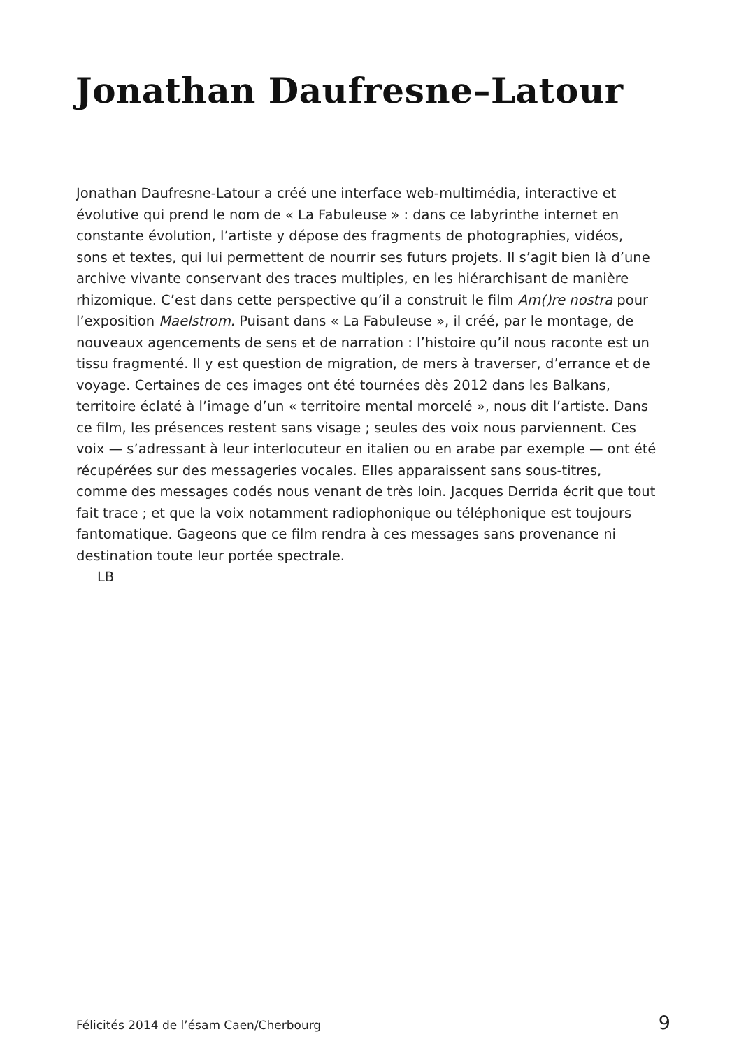Jonathan Daufresne–Latour
Jonathan Daufresne-Latour a créé une interface web-multimédia, interactive et évolutive qui prend le nom de « La Fabuleuse » : dans ce labyrinthe internet en constante évolution, l’artiste y dépose des fragments de photographies, vidéos, sons et textes, qui lui permettent de nourrir ses futurs projets. Il s’agit bien là d’une archive vivante conservant des traces multiples, en les hiérarchisant de manière rhizomique. C’est dans cette perspective qu’il a construit le film Am()re nostra pour l’exposition Maelstrom. Puisant dans « La Fabuleuse », il créé, par le montage, de nouveaux agencements de sens et de narration : l’histoire qu’il nous raconte est un tissu fragmenté. Il y est question de migration, de mers à traverser, d’errance et de voyage. Certaines de ces images ont été tournées dès 2012 dans les Balkans, territoire éclaté à l’image d’un « territoire mental morcelé », nous dit l’artiste. Dans ce film, les présences restent sans visage ; seules des voix nous parviennent. Ces voix — s’adressant à leur interlocuteur en italien ou en arabe par exemple — ont été récupérées sur des messageries vocales. Elles apparaissent sans sous-titres, comme des messages codés nous venant de très loin. Jacques Derrida écrit que tout fait trace ; et que la voix notamment radiophonique ou téléphonique est toujours fantomatique. Gageons que ce film rendra à ces messages sans provenance ni destination toute leur portée spectrale.
LB
Félicités 2014 de l’ésam Caen/Cherbourg 9